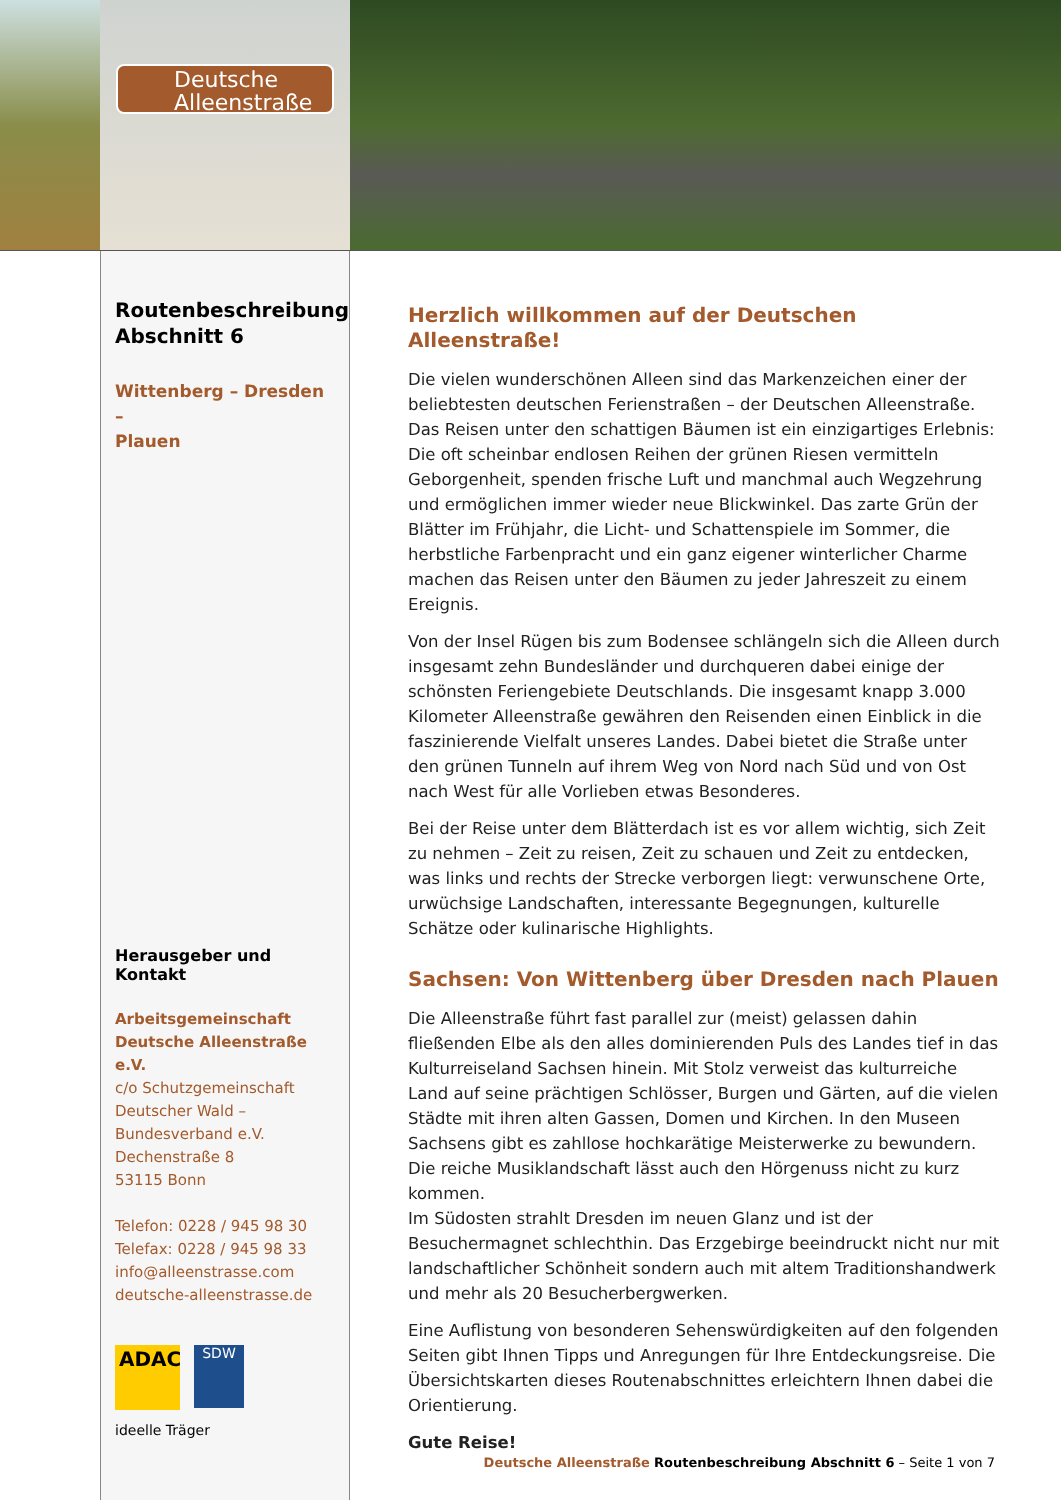Deutsche
Alleenstraße
Routenbeschreibung
Abschnitt 6
Wittenberg – Dresden –
Plauen
Herausgeber und Kontakt
Arbeitsgemeinschaft
Deutsche Alleenstraße e.V.
c/o Schutzgemeinschaft
Deutscher Wald –
Bundesverband e.V.
Dechenstraße 8
53115 Bonn
Telefon: 0228 / 945 98 30
Telefax: 0228 / 945 98 33
info@alleenstrasse.com
deutsche-alleenstrasse.de
ADAC
SDW
ideelle Träger
Herzlich willkommen auf der Deutschen Alleenstraße!
Die vielen wunderschönen Alleen sind das Markenzeichen einer der beliebtesten deutschen Ferienstraßen – der Deutschen Alleenstraße. Das Reisen unter den schattigen Bäumen ist ein einzigartiges Erlebnis: Die oft scheinbar endlosen Reihen der grünen Riesen vermitteln Geborgenheit, spenden frische Luft und manchmal auch Wegzehrung und ermöglichen immer wieder neue Blickwinkel. Das zarte Grün der Blätter im Frühjahr, die Licht- und Schattenspiele im Sommer, die herbstliche Farbenpracht und ein ganz eigener winterlicher Charme machen das Reisen unter den Bäumen zu jeder Jahreszeit zu einem Ereignis.
Von der Insel Rügen bis zum Bodensee schlängeln sich die Alleen durch insgesamt zehn Bundesländer und durchqueren dabei einige der schönsten Feriengebiete Deutschlands. Die insgesamt knapp 3.000 Kilometer Alleenstraße gewähren den Reisenden einen Einblick in die faszinierende Vielfalt unseres Landes. Dabei bietet die Straße unter den grünen Tunneln auf ihrem Weg von Nord nach Süd und von Ost nach West für alle Vorlieben etwas Besonderes.
Bei der Reise unter dem Blätterdach ist es vor allem wichtig, sich Zeit zu nehmen – Zeit zu reisen, Zeit zu schauen und Zeit zu entdecken, was links und rechts der Strecke verborgen liegt: verwunschene Orte, urwüchsige Landschaften, interessante Begegnungen, kulturelle Schätze oder kulinarische Highlights.
Sachsen: Von Wittenberg über Dresden nach Plauen
Die Alleenstraße führt fast parallel zur (meist) gelassen dahin fließenden Elbe als den alles dominierenden Puls des Landes tief in das Kulturreiseland Sachsen hinein. Mit Stolz verweist das kulturreiche Land auf seine prächtigen Schlösser, Burgen und Gärten, auf die vielen Städte mit ihren alten Gassen, Domen und Kirchen. In den Museen Sachsens gibt es zahllose hochkarätige Meisterwerke zu bewundern. Die reiche Musiklandschaft lässt auch den Hörgenuss nicht zu kurz kommen.
Im Südosten strahlt Dresden im neuen Glanz und ist der Besuchermagnet schlechthin. Das Erzgebirge beeindruckt nicht nur mit landschaftlicher Schönheit sondern auch mit altem Traditionshandwerk und mehr als 20 Besucherbergwerken.
Eine Auflistung von besonderen Sehenswürdigkeiten auf den folgenden Seiten gibt Ihnen Tipps und Anregungen für Ihre Entdeckungsreise. Die Übersichtskarten dieses Routenabschnittes erleichtern Ihnen dabei die Orientierung.
Gute Reise!
Deutsche Alleenstraße Routenbeschreibung Abschnitt 6 – Seite 1 von 7